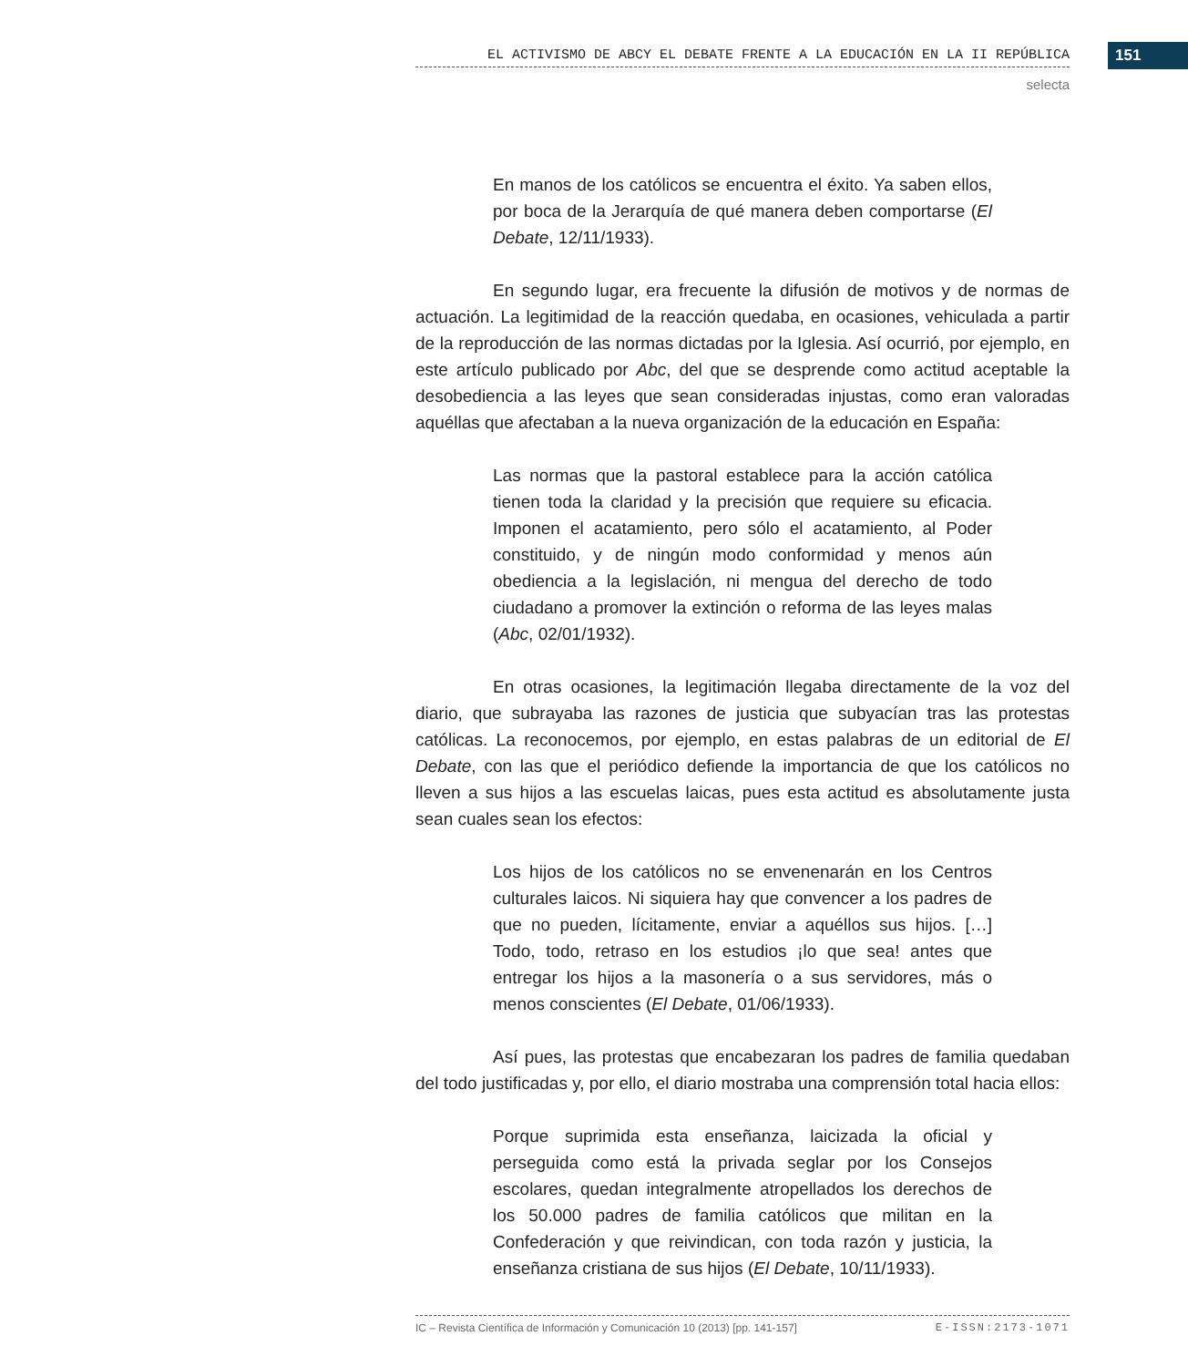EL ACTIVISMO DE ABCY EL DEBATE FRENTE A LA EDUCACIÓN EN LA II REPÚBLICA 151
selecta
En manos de los católicos se encuentra el éxito. Ya saben ellos, por boca de la Jerarquía de qué manera deben comportarse (El Debate, 12/11/1933).
En segundo lugar, era frecuente la difusión de motivos y de normas de actuación. La legitimidad de la reacción quedaba, en ocasiones, vehiculada a partir de la reproducción de las normas dictadas por la Iglesia. Así ocurrió, por ejemplo, en este artículo publicado por Abc, del que se desprende como actitud aceptable la desobediencia a las leyes que sean consideradas injustas, como eran valoradas aquéllas que afectaban a la nueva organización de la educación en España:
Las normas que la pastoral establece para la acción católica tienen toda la claridad y la precisión que requiere su eficacia. Imponen el acatamiento, pero sólo el acatamiento, al Poder constituido, y de ningún modo conformidad y menos aún obediencia a la legislación, ni mengua del derecho de todo ciudadano a promover la extinción o reforma de las leyes malas (Abc, 02/01/1932).
En otras ocasiones, la legitimación llegaba directamente de la voz del diario, que subrayaba las razones de justicia que subyacían tras las protestas católicas. La reconocemos, por ejemplo, en estas palabras de un editorial de El Debate, con las que el periódico defiende la importancia de que los católicos no lleven a sus hijos a las escuelas laicas, pues esta actitud es absolutamente justa sean cuales sean los efectos:
Los hijos de los católicos no se envenenarán en los Centros culturales laicos. Ni siquiera hay que convencer a los padres de que no pueden, lícitamente, enviar a aquéllos sus hijos. […] Todo, todo, retraso en los estudios ¡lo que sea! antes que entregar los hijos a la masonería o a sus servidores, más o menos conscientes (El Debate, 01/06/1933).
Así pues, las protestas que encabezaran los padres de familia quedaban del todo justificadas y, por ello, el diario mostraba una comprensión total hacia ellos:
Porque suprimida esta enseñanza, laicizada la oficial y perseguida como está la privada seglar por los Consejos escolares, quedan integralmente atropellados los derechos de los 50.000 padres de familia católicos que militan en la Confederación y que reivindican, con toda razón y justicia, la enseñanza cristiana de sus hijos (El Debate, 10/11/1933).
IC – Revista Científica de Información y Comunicación 10 (2013) [pp. 141-157] E-ISSN:2173-1071